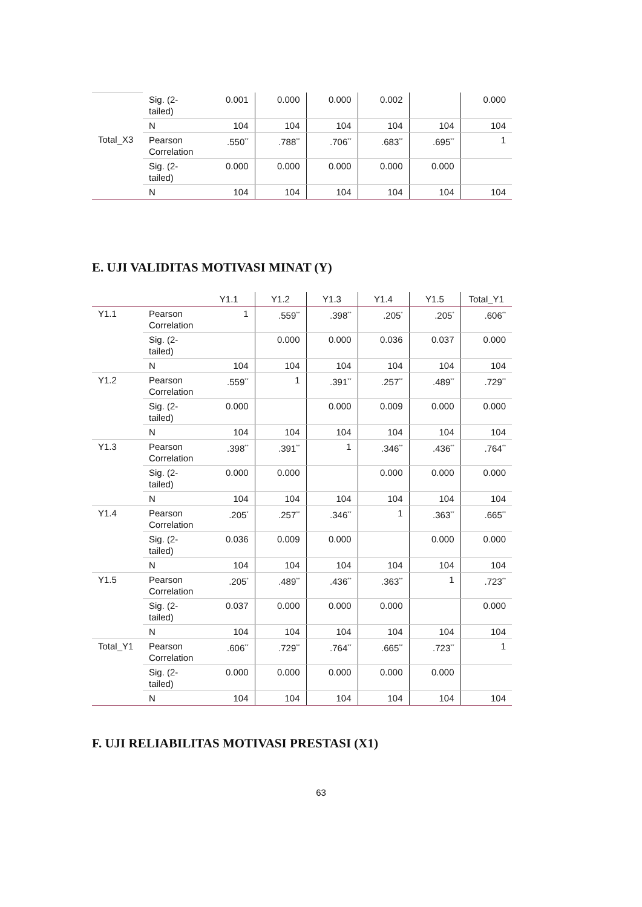| | Sig. (2-tailed) | 0.001 | 0.000 | 0.000 | 0.002 | | 0.000 |
| | N | 104 | 104 | 104 | 104 | 104 | 104 |
| Total_X3 | Pearson Correlation | .550<sup>**</sup> | .788<sup>**</sup> | .706<sup>**</sup> | .683<sup>**</sup> | .695<sup>**</sup> | 1 |
| | Sig. (2-tailed) | 0.000 | 0.000 | 0.000 | 0.000 | 0.000 | |
| | N | 104 | 104 | 104 | 104 | 104 | 104 |
E. UJI VALIDITAS MOTIVASI MINAT (Y)
| | | Y1.1 | Y1.2 | Y1.3 | Y1.4 | Y1.5 | Total_Y1 |
| --- | --- | --- | --- | --- | --- | --- | --- |
| Y1.1 | Pearson Correlation | 1 | .559<sup>**</sup> | .398<sup>**</sup> | .205<sup>*</sup> | .205<sup>*</sup> | .606<sup>**</sup> |
| | Sig. (2-tailed) | | 0.000 | 0.000 | 0.036 | 0.037 | 0.000 |
| | N | 104 | 104 | 104 | 104 | 104 | 104 |
| Y1.2 | Pearson Correlation | .559<sup>**</sup> | 1 | .391<sup>**</sup> | .257<sup>**</sup> | .489<sup>**</sup> | .729<sup>**</sup> |
| | Sig. (2-tailed) | 0.000 | | 0.000 | 0.009 | 0.000 | 0.000 |
| | N | 104 | 104 | 104 | 104 | 104 | 104 |
| Y1.3 | Pearson Correlation | .398<sup>**</sup> | .391<sup>**</sup> | 1 | .346<sup>**</sup> | .436<sup>**</sup> | .764<sup>**</sup> |
| | Sig. (2-tailed) | 0.000 | 0.000 | | 0.000 | 0.000 | 0.000 |
| | N | 104 | 104 | 104 | 104 | 104 | 104 |
| Y1.4 | Pearson Correlation | .205<sup>*</sup> | .257<sup>**</sup> | .346<sup>**</sup> | 1 | .363<sup>**</sup> | .665<sup>**</sup> |
| | Sig. (2-tailed) | 0.036 | 0.009 | 0.000 | | 0.000 | 0.000 |
| | N | 104 | 104 | 104 | 104 | 104 | 104 |
| Y1.5 | Pearson Correlation | .205<sup>*</sup> | .489<sup>**</sup> | .436<sup>**</sup> | .363<sup>**</sup> | 1 | .723<sup>**</sup> |
| | Sig. (2-tailed) | 0.037 | 0.000 | 0.000 | 0.000 | | 0.000 |
| | N | 104 | 104 | 104 | 104 | 104 | 104 |
| Total_Y1 | Pearson Correlation | .606<sup>**</sup> | .729<sup>**</sup> | .764<sup>**</sup> | .665<sup>**</sup> | .723<sup>**</sup> | 1 |
| | Sig. (2-tailed) | 0.000 | 0.000 | 0.000 | 0.000 | 0.000 | |
| | N | 104 | 104 | 104 | 104 | 104 | 104 |
F. UJI RELIABILITAS MOTIVASI PRESTASI (X1)
63